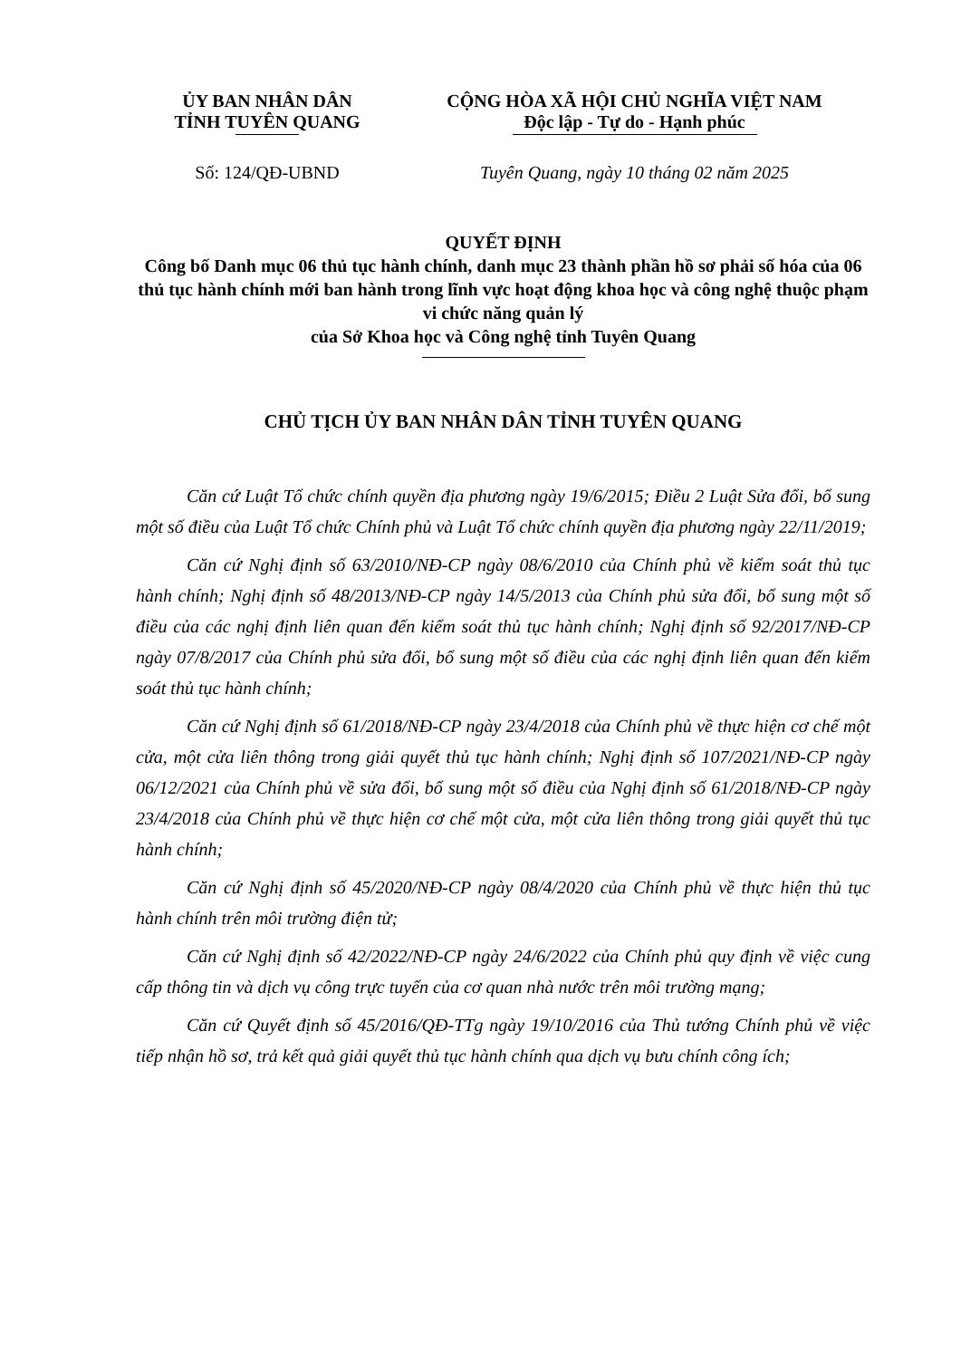ỦY BAN NHÂN DÂN
TỈNH TUYÊN QUANG
CỘNG HÒA XÃ HỘI CHỦ NGHĨA VIỆT NAM
Độc lập - Tự do - Hạnh phúc
Số: 124/QĐ-UBND Tuyên Quang, ngày 10 tháng 02 năm 2025
QUYẾT ĐỊNH
Công bố Danh mục 06 thủ tục hành chính, danh mục 23 thành phần hồ sơ phải số hóa của 06 thủ tục hành chính mới ban hành trong lĩnh vực hoạt động khoa học và công nghệ thuộc phạm vi chức năng quản lý
của Sở Khoa học và Công nghệ tỉnh Tuyên Quang
CHỦ TỊCH ỦY BAN NHÂN DÂN TỈNH TUYÊN QUANG
Căn cứ Luật Tổ chức chính quyền địa phương ngày 19/6/2015; Điều 2 Luật Sửa đổi, bổ sung một số điều của Luật Tổ chức Chính phủ và Luật Tổ chức chính quyền địa phương ngày 22/11/2019;
Căn cứ Nghị định số 63/2010/NĐ-CP ngày 08/6/2010 của Chính phủ về kiểm soát thủ tục hành chính; Nghị định số 48/2013/NĐ-CP ngày 14/5/2013 của Chính phủ sửa đổi, bổ sung một số điều của các nghị định liên quan đến kiểm soát thủ tục hành chính; Nghị định số 92/2017/NĐ-CP ngày 07/8/2017 của Chính phủ sửa đổi, bổ sung một số điều của các nghị định liên quan đến kiểm soát thủ tục hành chính;
Căn cứ Nghị định số 61/2018/NĐ-CP ngày 23/4/2018 của Chính phủ về thực hiện cơ chế một cửa, một cửa liên thông trong giải quyết thủ tục hành chính; Nghị định số 107/2021/NĐ-CP ngày 06/12/2021 của Chính phủ về sửa đổi, bổ sung một số điều của Nghị định số 61/2018/NĐ-CP ngày 23/4/2018 của Chính phủ về thực hiện cơ chế một cửa, một cửa liên thông trong giải quyết thủ tục hành chính;
Căn cứ Nghị định số 45/2020/NĐ-CP ngày 08/4/2020 của Chính phủ về thực hiện thủ tục hành chính trên môi trường điện tử;
Căn cứ Nghị định số 42/2022/NĐ-CP ngày 24/6/2022 của Chính phủ quy định về việc cung cấp thông tin và dịch vụ công trực tuyến của cơ quan nhà nước trên môi trường mạng;
Căn cứ Quyết định số 45/2016/QĐ-TTg ngày 19/10/2016 của Thủ tướng Chính phủ về việc tiếp nhận hồ sơ, trả kết quả giải quyết thủ tục hành chính qua dịch vụ bưu chính công ích;